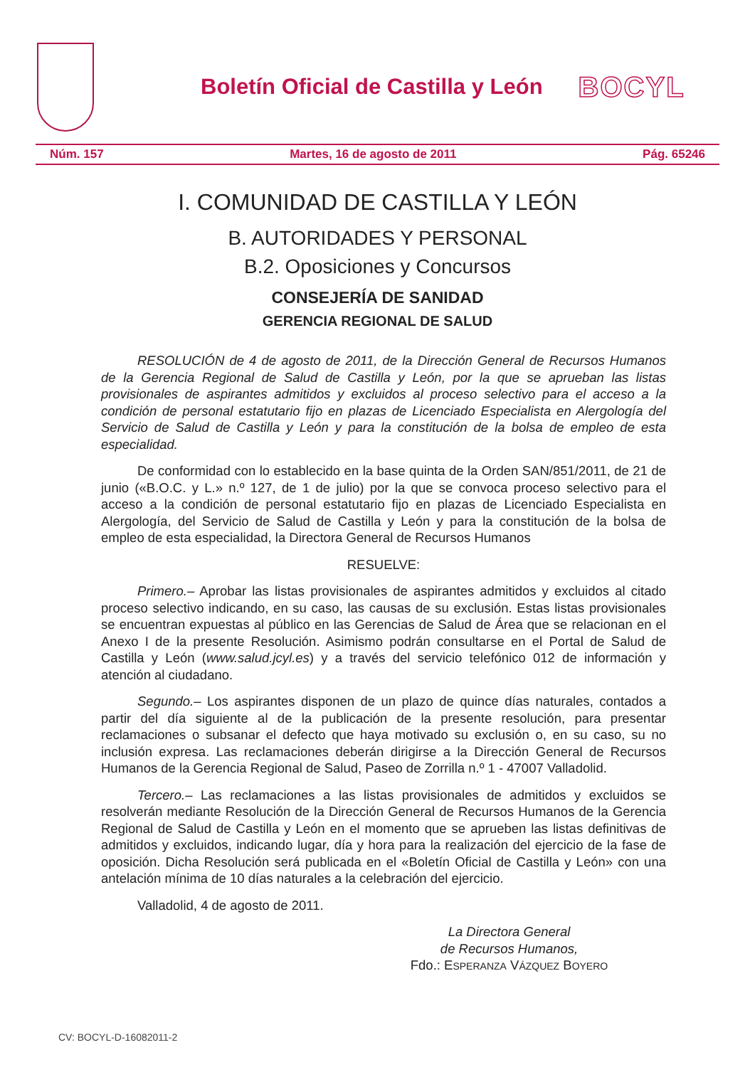Boletín Oficial de Castilla y León
BOCYL
Núm. 157 Martes, 16 de agosto de 2011 Pág. 65246
I. COMUNIDAD DE CASTILLA Y LEÓN
B. AUTORIDADES Y PERSONAL
B.2. Oposiciones y Concursos
CONSEJERÍA DE SANIDAD
GERENCIA REGIONAL DE SALUD
RESOLUCIÓN de 4 de agosto de 2011, de la Dirección General de Recursos Humanos de la Gerencia Regional de Salud de Castilla y León, por la que se aprueban las listas provisionales de aspirantes admitidos y excluidos al proceso selectivo para el acceso a la condición de personal estatutario fijo en plazas de Licenciado Especialista en Alergología del Servicio de Salud de Castilla y León y para la constitución de la bolsa de empleo de esta especialidad.
De conformidad con lo establecido en la base quinta de la Orden SAN/851/2011, de 21 de junio («B.O.C. y L.» n.º 127, de 1 de julio) por la que se convoca proceso selectivo para el acceso a la condición de personal estatutario fijo en plazas de Licenciado Especialista en Alergología, del Servicio de Salud de Castilla y León y para la constitución de la bolsa de empleo de esta especialidad, la Directora General de Recursos Humanos
RESUELVE:
Primero.– Aprobar las listas provisionales de aspirantes admitidos y excluidos al citado proceso selectivo indicando, en su caso, las causas de su exclusión. Estas listas provisionales se encuentran expuestas al público en las Gerencias de Salud de Área que se relacionan en el Anexo I de la presente Resolución. Asimismo podrán consultarse en el Portal de Salud de Castilla y León (www.salud.jcyl.es) y a través del servicio telefónico 012 de información y atención al ciudadano.
Segundo.– Los aspirantes disponen de un plazo de quince días naturales, contados a partir del día siguiente al de la publicación de la presente resolución, para presentar reclamaciones o subsanar el defecto que haya motivado su exclusión o, en su caso, su no inclusión expresa. Las reclamaciones deberán dirigirse a la Dirección General de Recursos Humanos de la Gerencia Regional de Salud, Paseo de Zorrilla n.º 1 - 47007 Valladolid.
Tercero.– Las reclamaciones a las listas provisionales de admitidos y excluidos se resolverán mediante Resolución de la Dirección General de Recursos Humanos de la Gerencia Regional de Salud de Castilla y León en el momento que se aprueben las listas definitivas de admitidos y excluidos, indicando lugar, día y hora para la realización del ejercicio de la fase de oposición. Dicha Resolución será publicada en el «Boletín Oficial de Castilla y León» con una antelación mínima de 10 días naturales a la celebración del ejercicio.
Valladolid, 4 de agosto de 2011.
La Directora General
de Recursos Humanos,
Fdo.: ESPERANZA VÁZQUEZ BOYERO
CV: BOCYL-D-16082011-2